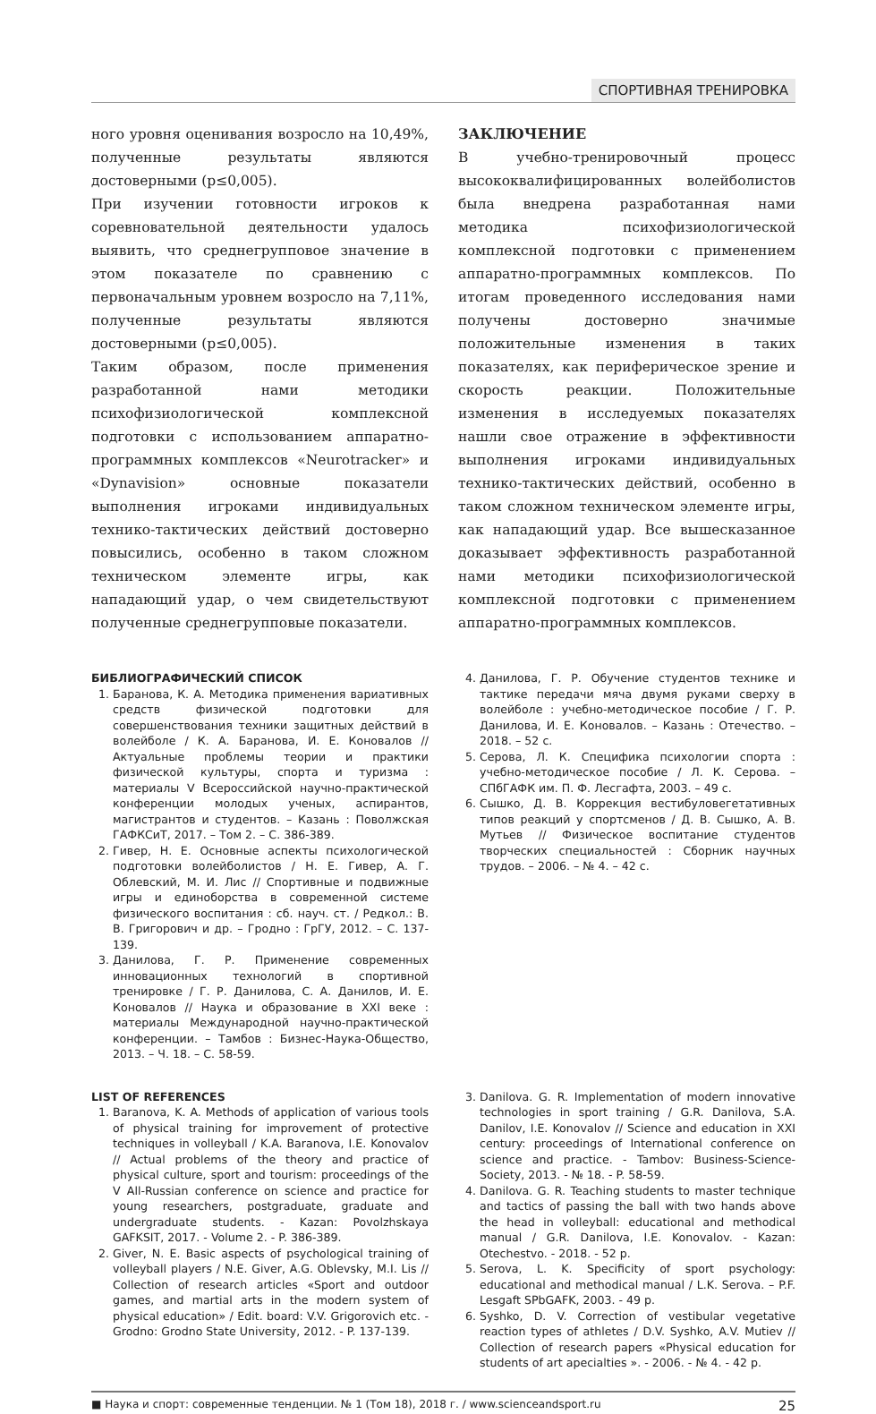СПОРТИВНАЯ ТРЕНИРОВКА
ного уровня оценивания возросло на 10,49%, полученные результаты являются достоверными (р≤0,005).
При изучении готовности игроков к соревновательной деятельности удалось выявить, что среднегрупповое значение в этом показателе по сравнению с первоначальным уровнем возросло на 7,11%, полученные результаты являются достоверными (р≤0,005).
Таким образом, после применения разработанной нами методики психофизиологической комплексной подготовки с использованием аппаратно-программных комплексов «Neurotracker» и «Dynavision» основные показатели выполнения игроками индивидуальных технико-тактических действий достоверно повысились, особенно в таком сложном техническом элементе игры, как нападающий удар, о чем свидетельствуют полученные среднегрупповые показатели.
ЗАКЛЮЧЕНИЕ
В учебно-тренировочный процесс высококвалифицированных волейболистов была внедрена разработанная нами методика психофизиологической комплексной подготовки с применением аппаратно-программных комплексов. По итогам проведенного исследования нами получены достоверно значимые положительные изменения в таких показателях, как периферическое зрение и скорость реакции. Положительные изменения в исследуемых показателях нашли свое отражение в эффективности выполнения игроками индивидуальных технико-тактических действий, особенно в таком сложном техническом элементе игры, как нападающий удар. Все вышесказанное доказывает эффективность разработанной нами методики психофизиологической комплексной подготовки с применением аппаратно-программных комплексов.
БИБЛИОГРАФИЧЕСКИЙ СПИСОК
1. Баранова, К. А. Методика применения вариативных средств физической подготовки для совершенствования техники защитных действий в волейболе / К. А. Баранова, И. Е. Коновалов // Актуальные проблемы теории и практики физической культуры, спорта и туризма : материалы V Всероссийской научно-практической конференции молодых ученых, аспирантов, магистрантов и студентов. – Казань : Поволжская ГАФКСиТ, 2017. – Том 2. – С. 386-389.
2. Гивер, Н. Е. Основные аспекты психологической подготовки волейболистов / Н. Е. Гивер, А. Г. Облевский, М. И. Лис // Спортивные и подвижные игры и единоборства в современной системе физического воспитания : сб. науч. ст. / Редкол.: В. В. Григорович и др. – Гродно : ГрГУ, 2012. – С. 137-139.
3. Данилова, Г. Р. Применение современных инновационных технологий в спортивной тренировке / Г. Р. Данилова, С. А. Данилов, И. Е. Коновалов // Наука и образование в XXI веке : материалы Международной научно-практической конференции. – Тамбов : Бизнес-Наука-Общество, 2013. – Ч. 18. – С. 58-59.
4. Данилова, Г. Р. Обучение студентов технике и тактике передачи мяча двумя руками сверху в волейболе : учебно-методическое пособие / Г. Р. Данилова, И. Е. Коновалов. – Казань : Отечество. – 2018. – 52 с.
5. Серова, Л. К. Специфика психологии спорта : учебно-методическое пособие / Л. К. Серова. – СПбГАФК им. П. Ф. Лесгафта, 2003. – 49 с.
6. Сышко, Д. В. Коррекция вестибуловегетативных типов реакций у спортсменов / Д. В. Сышко, А. В. Мутьев // Физическое воспитание студентов творческих специальностей : Сборник научных трудов. – 2006. – № 4. – 42 с.
LIST OF REFERENCES
1. Baranova, K. A. Methods of application of various tools of physical training for improvement of protective techniques in volleyball / K.A. Baranova, I.E. Konovalov // Actual problems of the theory and practice of physical culture, sport and tourism: proceedings of the V All-Russian conference on science and practice for young researchers, postgraduate, graduate and undergraduate students. - Kazan: Povolzhskaya GAFKSIT, 2017. - Volume 2. - P. 386-389.
2. Giver, N. E. Basic aspects of psychological training of volleyball players / N.E. Giver, A.G. Oblevsky, M.I. Lis // Collection of research articles «Sport and outdoor games, and martial arts in the modern system of physical education» / Edit. board: V.V. Grigorovich etc. - Grodno: Grodno State University, 2012. - P. 137-139.
3. Danilova. G. R. Implementation of modern innovative technologies in sport training / G.R. Danilova, S.A. Danilov, I.E. Konovalov // Science and education in XXI century: proceedings of International conference on science and practice. - Tambov: Business-Science-Society, 2013. - № 18. - P. 58-59.
4. Danilova. G. R. Teaching students to master technique and tactics of passing the ball with two hands above the head in volleyball: educational and methodical manual / G.R. Danilova, I.E. Konovalov. - Kazan: Otechestvo. - 2018. - 52 p.
5. Serova, L. K. Specificity of sport psychology: educational and methodical manual / L.K. Serova. – P.F. Lesgaft SPbGAFK, 2003. - 49 p.
6. Syshko, D. V. Correction of vestibular vegetative reaction types of athletes / D.V. Syshko, A.V. Mutiev // Collection of research papers «Physical education for students of art apecialties ». - 2006. - № 4. - 42 p.
■ Наука и спорт: современные тенденции. № 1 (Том 18), 2018 г. / www.scienceandsport.ru 25